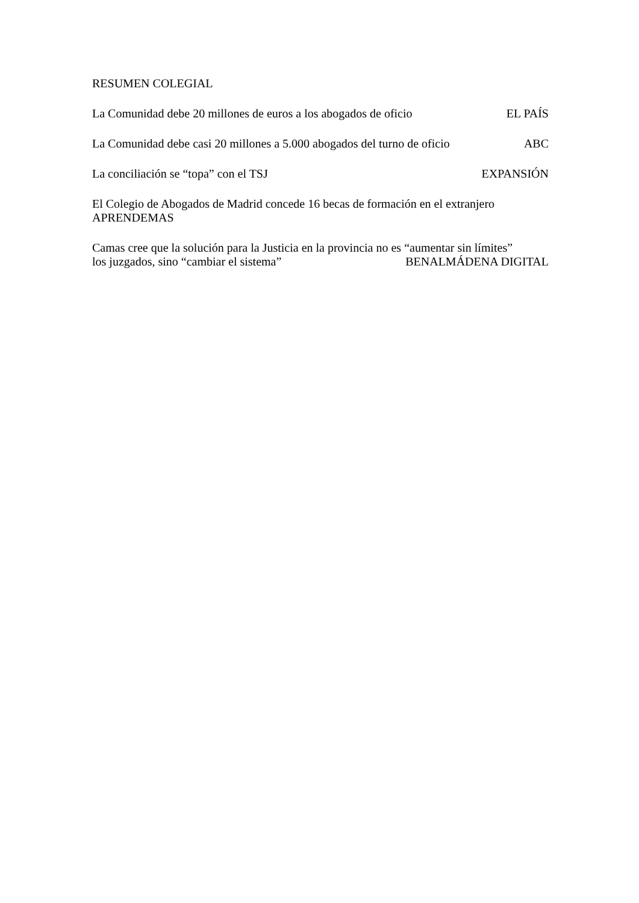RESUMEN COLEGIAL
La Comunidad debe 20 millones de euros a los abogados de oficio EL PAÍS
La Comunidad debe casi 20 millones a 5.000 abogados del turno de oficio ABC
La conciliación se “topa” con el TSJ EXPANSIÓN
El Colegio de Abogados de Madrid concede 16 becas de formación en el extranjero
APRENDEMAS
Camas cree que la solución para la Justicia en la provincia no es “aumentar sin límites”
los juzgados, sino “cambiar el sistema” BENALMÁDENA DIGITAL